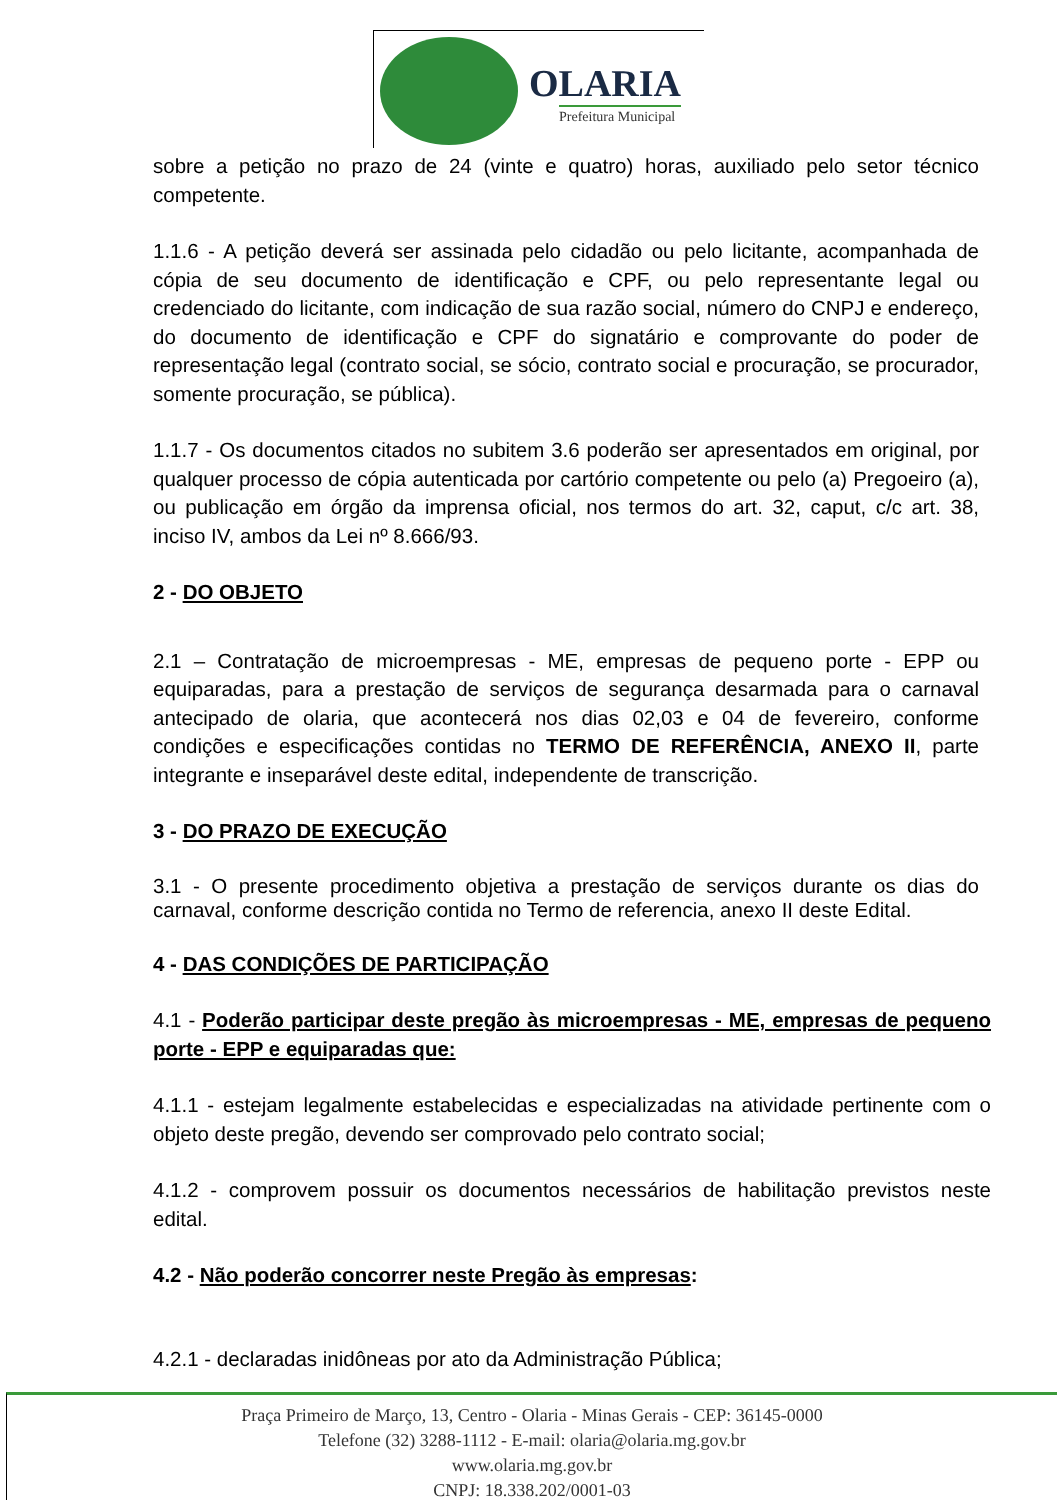OLARIA
Prefeitura Municipal
sobre a petição no prazo de 24 (vinte e quatro) horas, auxiliado pelo setor técnico competente.
1.1.6 - A petição deverá ser assinada pelo cidadão ou pelo licitante, acompanhada de cópia de seu documento de identificação e CPF, ou pelo representante legal ou credenciado do licitante, com indicação de sua razão social, número do CNPJ e endereço, do documento de identificação e CPF do signatário e comprovante do poder de representação legal (contrato social, se sócio, contrato social e procuração, se procurador, somente procuração, se pública).
1.1.7 - Os documentos citados no subitem 3.6 poderão ser apresentados em original, por qualquer processo de cópia autenticada por cartório competente ou pelo (a) Pregoeiro (a), ou publicação em órgão da imprensa oficial, nos termos do art. 32, caput, c/c art. 38, inciso IV, ambos da Lei nº 8.666/93.
2 - DO OBJETO
2.1 – Contratação de microempresas - ME, empresas de pequeno porte - EPP ou equiparadas, para a prestação de serviços de segurança desarmada para o carnaval antecipado de olaria, que acontecerá nos dias 02,03 e 04 de fevereiro, conforme condições e especificações contidas no TERMO DE REFERÊNCIA, ANEXO II, parte integrante e inseparável deste edital, independente de transcrição.
3 - DO PRAZO DE EXECUÇÃO
3.1 - O presente procedimento objetiva a prestação de serviços durante os dias do carnaval, conforme descrição contida no Termo de referencia, anexo II deste Edital.
4 - DAS CONDIÇÕES DE PARTICIPAÇÃO
4.1 - Poderão participar deste pregão às microempresas - ME, empresas de pequeno porte - EPP e equiparadas que:
4.1.1 - estejam legalmente estabelecidas e especializadas na atividade pertinente com o objeto deste pregão, devendo ser comprovado pelo contrato social;
4.1.2 - comprovem possuir os documentos necessários de habilitação previstos neste edital.
4.2 - Não poderão concorrer neste Pregão às empresas:
4.2.1 - declaradas inidôneas por ato da Administração Pública;
Praça Primeiro de Março, 13, Centro - Olaria - Minas Gerais - CEP: 36145-0000
Telefone (32) 3288-1112 - E-mail: olaria@olaria.mg.gov.br
www.olaria.mg.gov.br
CNPJ: 18.338.202/0001-03